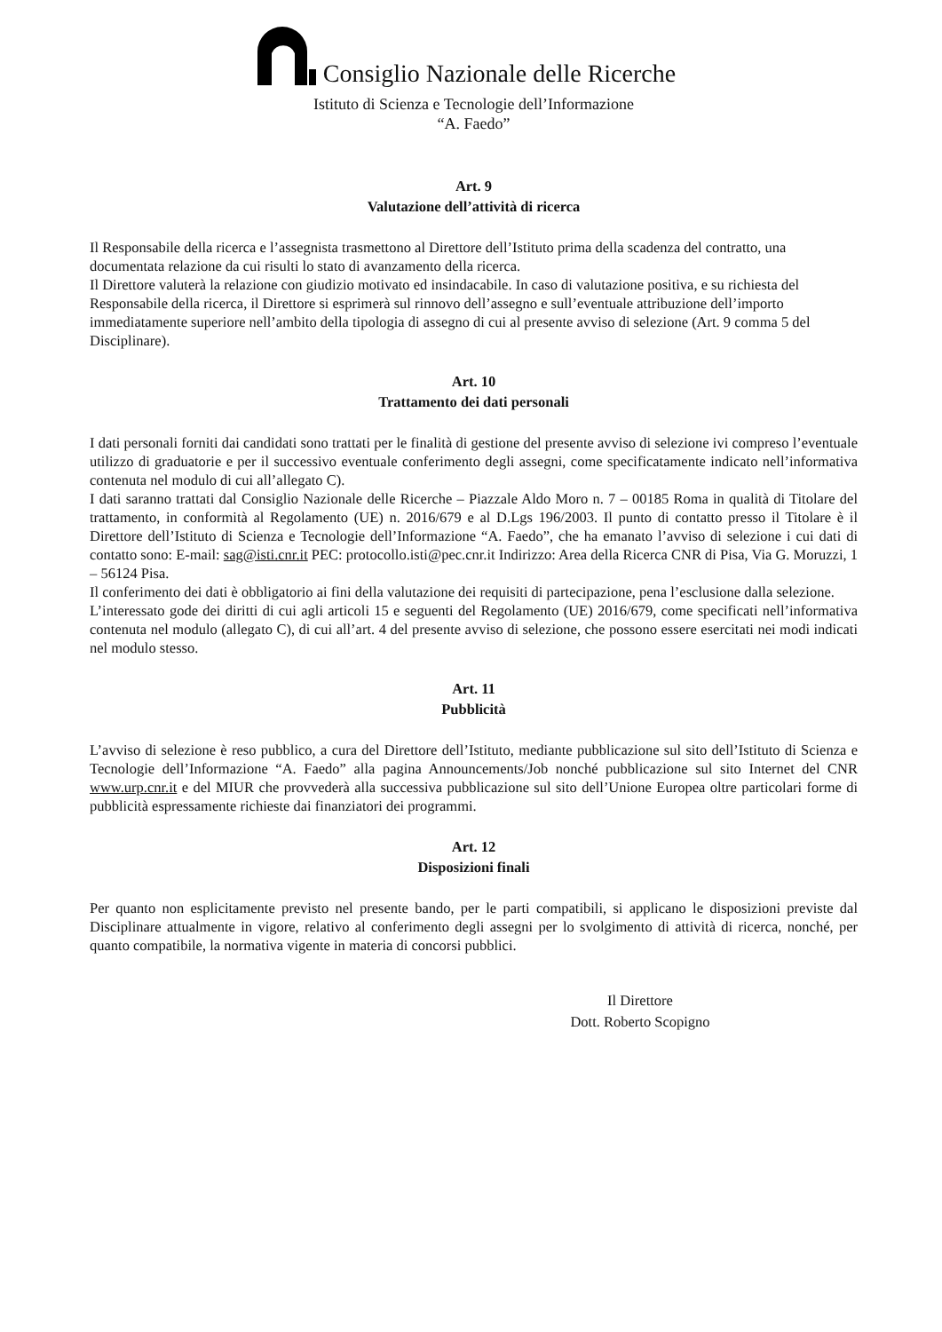Consiglio Nazionale delle Ricerche
Istituto di Scienza e Tecnologie dell’Informazione
“A. Faedo”
Art. 9
Valutazione dell’attività di ricerca
Il Responsabile della ricerca e l’assegnista trasmettono al Direttore dell’Istituto prima della scadenza del contratto, una documentata relazione da cui risulti lo stato di avanzamento della ricerca.
Il Direttore valuterà la relazione con giudizio motivato ed insindacabile. In caso di valutazione positiva, e su richiesta del Responsabile della ricerca, il Direttore si esprimerà sul rinnovo dell’assegno e sull’eventuale attribuzione dell’importo immediatamente superiore nell’ambito della tipologia di assegno di cui al presente avviso di selezione (Art. 9 comma 5 del Disciplinare).
Art. 10
Trattamento dei dati personali
I dati personali forniti dai candidati sono trattati per le finalità di gestione del presente avviso di selezione ivi compreso l’eventuale utilizzo di graduatorie e per il successivo eventuale conferimento degli assegni, come specificatamente indicato nell’informativa contenuta nel modulo di cui all’allegato C).
I dati saranno trattati dal Consiglio Nazionale delle Ricerche – Piazzale Aldo Moro n. 7 – 00185 Roma in qualità di Titolare del trattamento, in conformità al Regolamento (UE) n. 2016/679 e al D.Lgs 196/2003. Il punto di contatto presso il Titolare è il Direttore dell’Istituto di Scienza e Tecnologie dell’Informazione “A. Faedo”, che ha emanato l’avviso di selezione i cui dati di contatto sono: E-mail: sag@isti.cnr.it PEC: protocollo.isti@pec.cnr.it Indirizzo: Area della Ricerca CNR di Pisa, Via G. Moruzzi, 1 – 56124 Pisa.
Il conferimento dei dati è obbligatorio ai fini della valutazione dei requisiti di partecipazione, pena l’esclusione dalla selezione.
L’interessato gode dei diritti di cui agli articoli 15 e seguenti del Regolamento (UE) 2016/679, come specificati nell’informativa contenuta nel modulo (allegato C), di cui all’art. 4 del presente avviso di selezione, che possono essere esercitati nei modi indicati nel modulo stesso.
Art. 11
Pubblicità
L’avviso di selezione è reso pubblico, a cura del Direttore dell’Istituto, mediante pubblicazione sul sito dell’Istituto di Scienza e Tecnologie dell’Informazione “A. Faedo” alla pagina Announcements/Job nonché pubblicazione sul sito Internet del CNR www.urp.cnr.it e del MIUR che provvederà alla successiva pubblicazione sul sito dell’Unione Europea oltre particolari forme di pubblicità espressamente richieste dai finanziatori dei programmi.
Art. 12
Disposizioni finali
Per quanto non esplicitamente previsto nel presente bando, per le parti compatibili, si applicano le disposizioni previste dal Disciplinare attualmente in vigore, relativo al conferimento degli assegni per lo svolgimento di attività di ricerca, nonché, per quanto compatibile, la normativa vigente in materia di concorsi pubblici.
Il Direttore
Dott. Roberto Scopigno